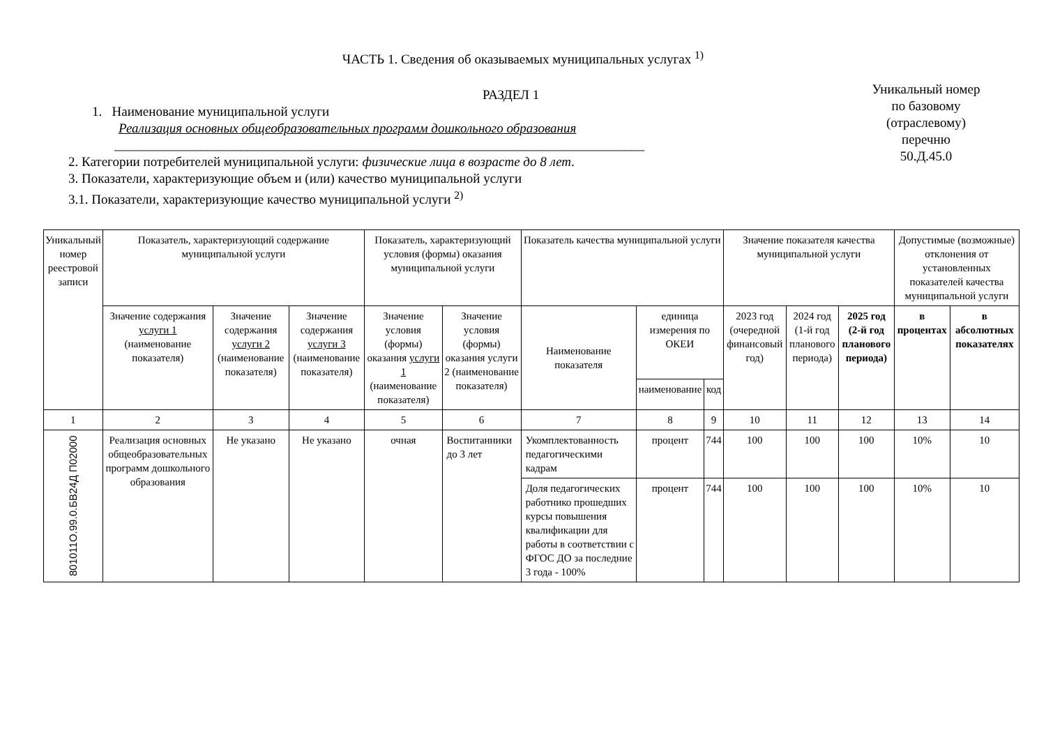ЧАСТЬ 1. Сведения об оказываемых муниципальных услугах <sup>1)</sup>
РАЗДЕЛ 1
1. Наименование муниципальной услуги
Реализация основных общеобразовательных программ дошкольного образования
________________________________________________________________________________
2. Категории потребителей муниципальной услуги: физические лица в возрасте до 8 лет.
3. Показатели, характеризующие объем и (или) качество муниципальной услуги
3.1. Показатели, характеризующие качество муниципальной услуги <sup>2)</sup>
Уникальный номер
по базовому
(отраслевому)
перечню
50.Д.45.0
| Уникальный номер реестровой записи | Показатель, характеризующий содержание муниципальной услуги | | | Показатель, характеризующий условия (формы) оказания муниципальной услуги | | Показатель качества муниципальной услуги | | | Значение показателя качества муниципальной услуги | | | Допустимые (возможные) отклонения от установленных показателей качества муниципальной услуги | |
| --- | --- | --- | --- | --- | --- | --- | --- | --- | --- | --- | --- | --- | --- |
| | Значение содержания услуги 1 (наименование показателя) | Значение содержания услуги 2 (наименование показателя) | Значение содержания услуги 3 (наименование показателя) | Значение условия (формы) оказания услуги 1 (наименование показателя) | Значение условия (формы) оказания услуги 2 (наименование показателя) | Наименование показателя | единица измерения по ОКЕИ | | 2023 год (очередной финансовый год) | 2024 год (1-й год планового периода) | 2025 год (2-й год планового периода) | в процентах | в абсолютных показателях |
| | | | | | | | наименование | код | | | | | |
| 1 | 2 | 3 | 4 | 5 | 6 | 7 | 8 | 9 | 10 | 11 | 12 | 13 | 14 |
| 801011О.99.0.БВ24Д П02000 | Реализация основных общеобразовательных программ дошкольного образования | Не указано | Не указано | очная | Воспитанники до 3 лет | Укомплектованность педагогическими кадрам | процент | 744 | 100 | 100 | 100 | 10% | 10 |
| | | | | | | Доля педагогических работнико прошедших курсы повышения квалификации для работы в соответствии с ФГОС ДО за последние 3 года - 100% | процент | 744 | 100 | 100 | 100 | 10% | 10 |